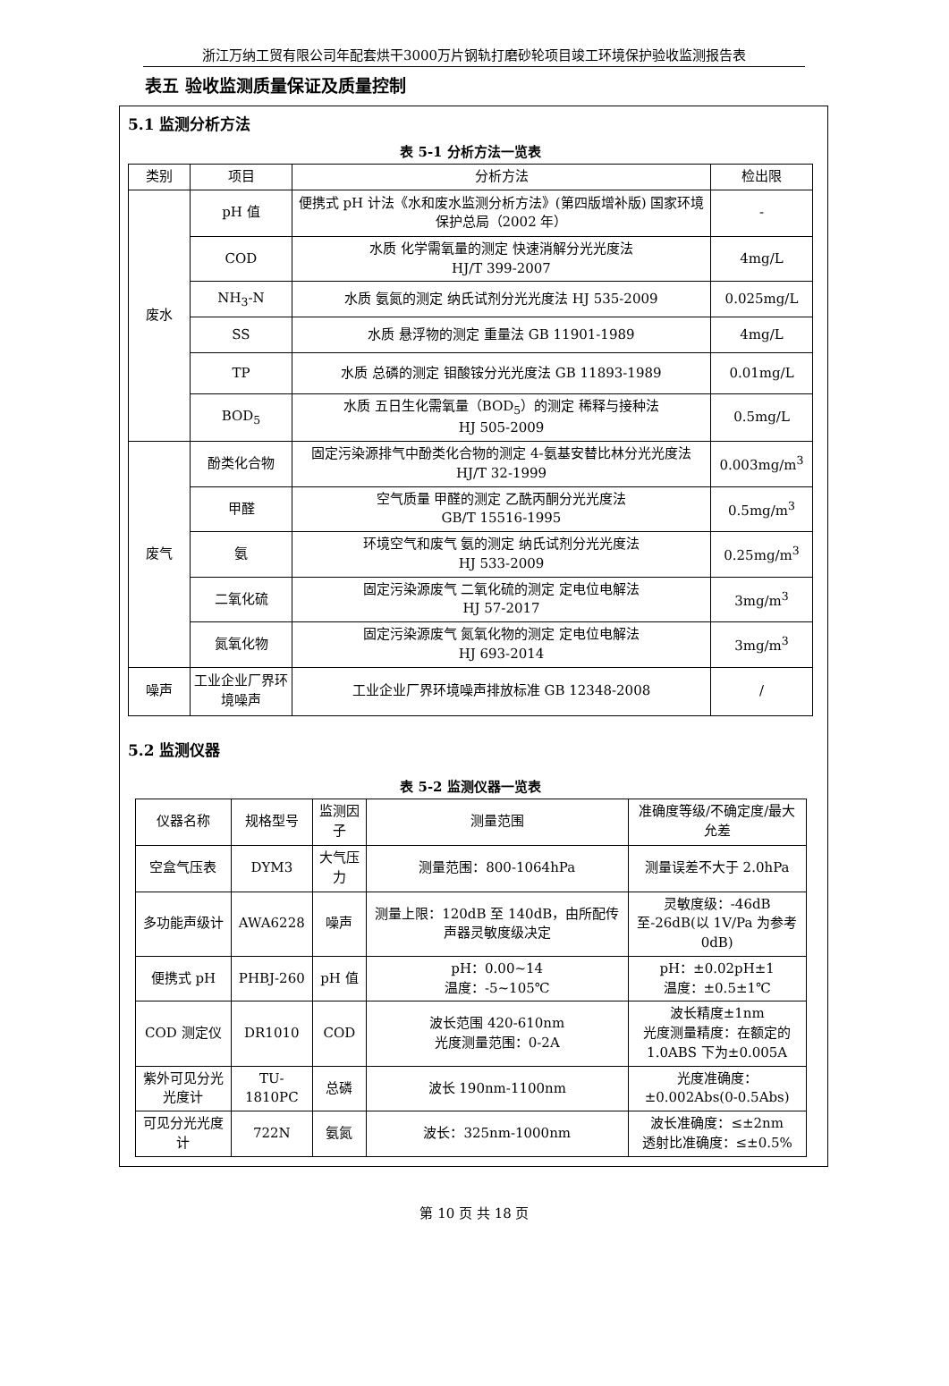浙江万纳工贸有限公司年配套烘干3000万片钢轨打磨砂轮项目竣工环境保护验收监测报告表
表五 验收监测质量保证及质量控制
5.1 监测分析方法
表 5-1 分析方法一览表
| 类别 | 项目 | 分析方法 | 检出限 |
| --- | --- | --- | --- |
| 废水 | pH 值 | 便携式 pH 计法《水和废水监测分析方法》(第四版增补版) 国家环境保护总局（2002 年） | - |
| | COD | 水质 化学需氧量的测定 快速消解分光光度法 HJ/T 399-2007 | 4mg/L |
| | NH<sub>3</sub>-N | 水质 氨氮的测定 纳氏试剂分光光度法 HJ 535-2009 | 0.025mg/L |
| | SS | 水质 悬浮物的测定 重量法 GB 11901-1989 | 4mg/L |
| | TP | 水质 总磷的测定 钼酸铵分光光度法 GB 11893-1989 | 0.01mg/L |
| | BOD<sub>5</sub> | 水质 五日生化需氧量（BOD<sub>5</sub>）的测定 稀释与接种法 HJ 505-2009 | 0.5mg/L |
| 废气 | 酚类化合物 | 固定污染源排气中酚类化合物的测定 4-氨基安替比林分光光度法 HJ/T 32-1999 | 0.003mg/m<sup>3</sup> |
| | 甲醛 | 空气质量 甲醛的测定 乙酰丙酮分光光度法 GB/T 15516-1995 | 0.5mg/m<sup>3</sup> |
| | 氨 | 环境空气和废气 氨的测定 纳氏试剂分光光度法 HJ 533-2009 | 0.25mg/m<sup>3</sup> |
| | 二氧化硫 | 固定污染源废气 二氧化硫的测定 定电位电解法 HJ 57-2017 | 3mg/m<sup>3</sup> |
| | 氮氧化物 | 固定污染源废气 氮氧化物的测定 定电位电解法 HJ 693-2014 | 3mg/m<sup>3</sup> |
| 噪声 | 工业企业厂界环境噪声 | 工业企业厂界环境噪声排放标准 GB 12348-2008 | / |
5.2 监测仪器
表 5-2 监测仪器一览表
| 仪器名称 | 规格型号 | 监测因子 | 测量范围 | 准确度等级/不确定度/最大允差 |
| --- | --- | --- | --- | --- |
| 空盒气压表 | DYM3 | 大气压力 | 测量范围：800-1064hPa | 测量误差不大于 2.0hPa |
| 多功能声级计 | AWA6228 | 噪声 | 测量上限：120dB 至 140dB，由所配传声器灵敏度级决定 | 灵敏度级：-46dB 至-26dB(以 1V/Pa 为参考 0dB) |
| 便携式 pH | PHBJ-260 | pH 值 | pH：0.00~14 温度：-5~105℃ | pH：±0.02pH±1 温度：±0.5±1℃ |
| COD 测定仪 | DR1010 | COD | 波长范围 420-610nm 光度测量范围：0-2A | 波长精度±1nm 光度测量精度：在额定的 1.0ABS 下为±0.005A |
| 紫外可见分光光度计 | TU-1810PC | 总磷 | 波长 190nm-1100nm | 光度准确度：±0.002Abs(0-0.5Abs) |
| 可见分光光度计 | 722N | 氨氮 | 波长：325nm-1000nm | 波长准确度：≤±2nm 透射比准确度：≤±0.5% |
第 10 页 共 18 页